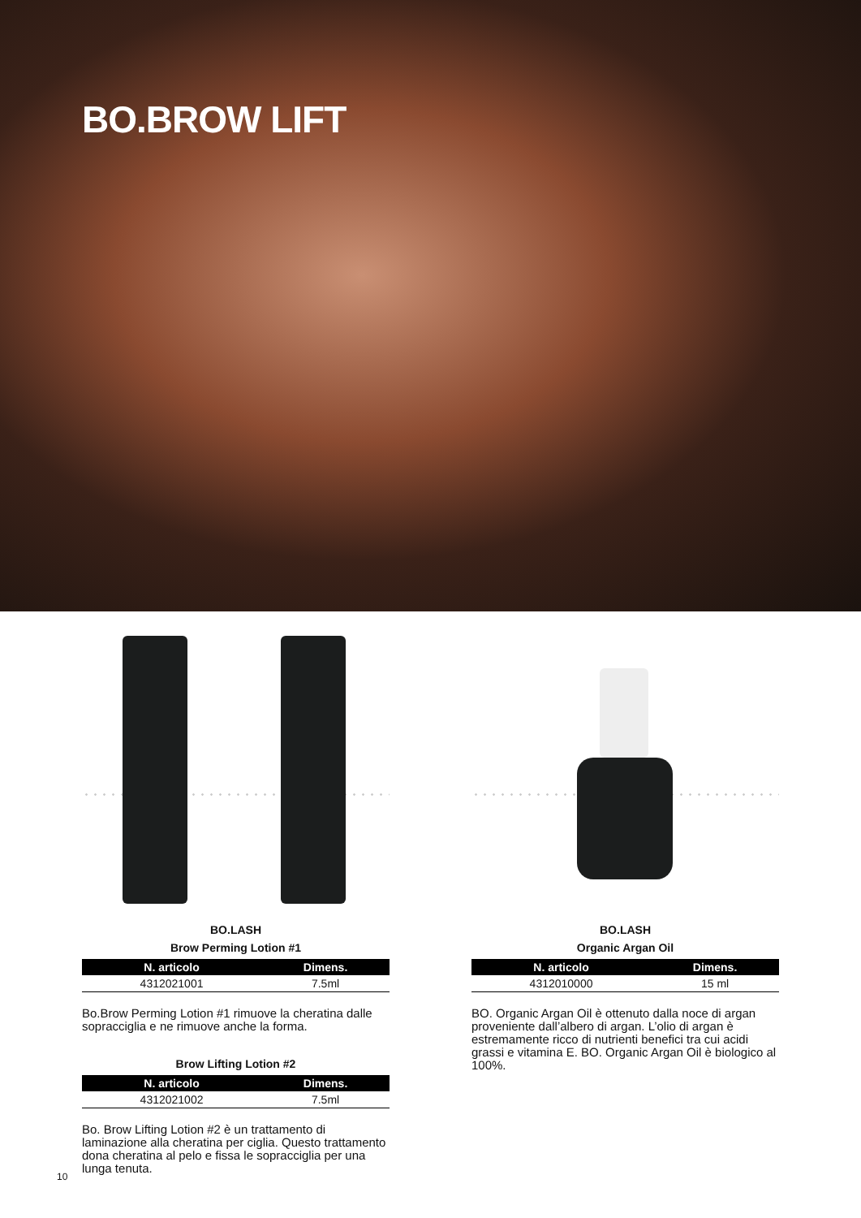BO.BROW LIFT
BO.LASH
Brow Perming Lotion #1
| N. articolo | Dimens. |
| --- | --- |
| 4312021001 | 7.5ml |
Bo.Brow Perming Lotion #1 rimuove la cheratina dalle sopracciglia e ne rimuove anche la forma.
Brow Lifting Lotion #2
| N. articolo | Dimens. |
| --- | --- |
| 4312021002 | 7.5ml |
Bo. Brow Lifting Lotion #2 è un trattamento di laminazione alla cheratina per ciglia. Questo trattamento dona cheratina al pelo e fissa le sopracciglia per una lunga tenuta.
BO.LASH
Organic Argan Oil
| N. articolo | Dimens. |
| --- | --- |
| 4312010000 | 15 ml |
BO. Organic Argan Oil è ottenuto dalla noce di argan proveniente dall’albero di argan. L’olio di argan è estremamente ricco di nutrienti benefici tra cui acidi grassi e vitamina E. BO. Organic Argan Oil è biologico al 100%.
10